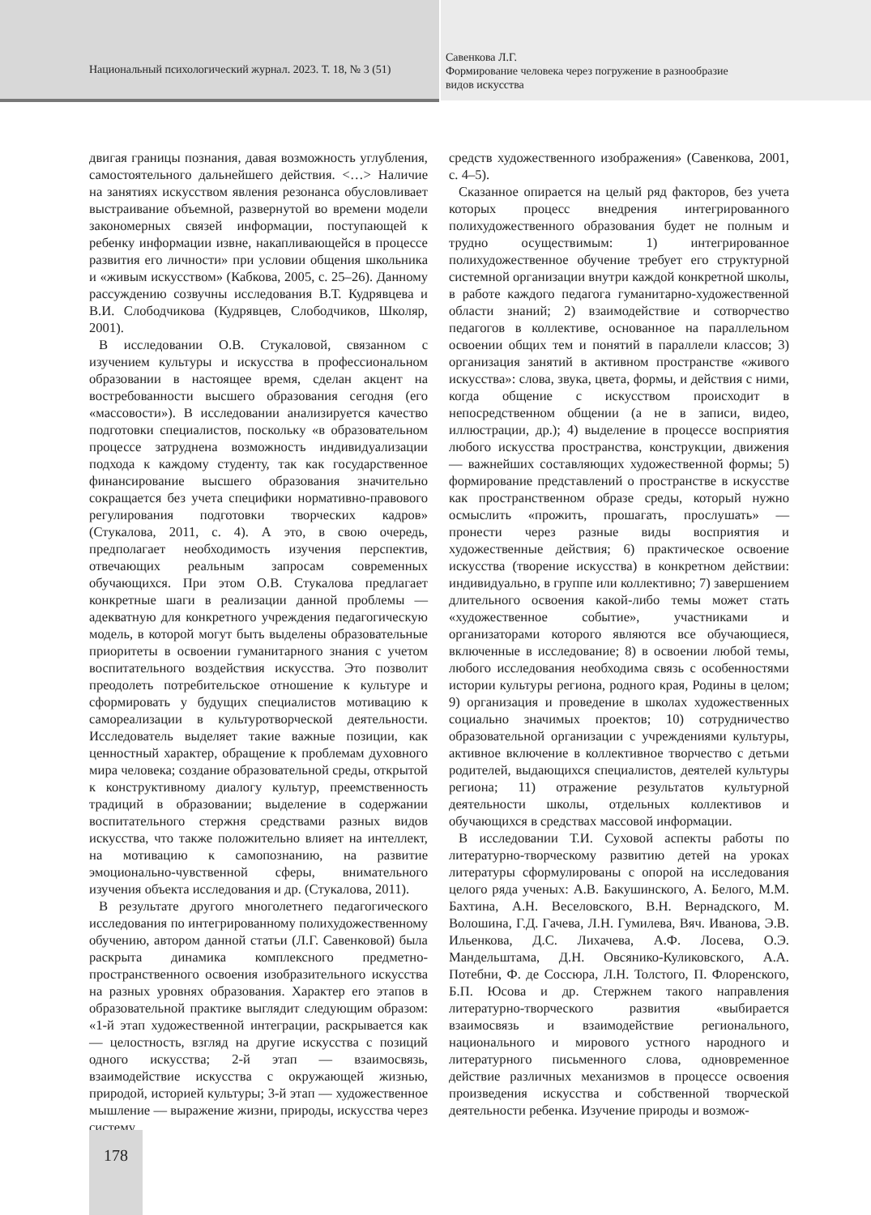Национальный психологический журнал. 2023. Т. 18, № 3 (51)
Савенкова Л.Г.
Формирование человека через погружение в разнообразие
видов искусства
двигая границы познания, давая возможность углубления, самостоятельного дальнейшего действия. <…> Наличие на занятиях искусством явления резонанса обусловливает выстраивание объемной, развернутой во времени модели закономерных связей информации, поступающей к ребенку информации извне, накапливающейся в процессе развития его личности» при условии общения школьника и «живым искусством» (Кабкова, 2005, с. 25–26). Данному рассуждению созвучны исследования В.Т. Кудрявцева и В.И. Слободчикова (Кудрявцев, Слободчиков, Школяр, 2001).
В исследовании О.В. Стукаловой, связанном с изучением культуры и искусства в профессиональном образовании в настоящее время, сделан акцент на востребованности высшего образования сегодня (его «массовости»). В исследовании анализируется качество подготовки специалистов, поскольку «в образовательном процессе затруднена возможность индивидуализации подхода к каждому студенту, так как государственное финансирование высшего образования значительно сокращается без учета специфики нормативно-правового регулирования подготовки творческих кадров» (Стукалова, 2011, с. 4). А это, в свою очередь, предполагает необходимость изучения перспектив, отвечающих реальным запросам современных обучающихся. При этом О.В. Стукалова предлагает конкретные шаги в реализации данной проблемы — адекватную для конкретного учреждения педагогическую модель, в которой могут быть выделены образовательные приоритеты в освоении гуманитарного знания с учетом воспитательного воздействия искусства. Это позволит преодолеть потребительское отношение к культуре и сформировать у будущих специалистов мотивацию к самореализации в культуротворческой деятельности. Исследователь выделяет такие важные позиции, как ценностный характер, обращение к проблемам духовного мира человека; создание образовательной среды, открытой к конструктивному диалогу культур, преемственность традиций в образовании; выделение в содержании воспитательного стержня средствами разных видов искусства, что также положительно влияет на интеллект, на мотивацию к самопознанию, на развитие эмоционально-чувственной сферы, внимательного изучения объекта исследования и др. (Стукалова, 2011).
В результате другого многолетнего педагогического исследования по интегрированному полихудожественному обучению, автором данной статьи (Л.Г. Савенковой) была раскрыта динамика комплексного предметно-пространственного освоения изобразительного искусства на разных уровнях образования. Характер его этапов в образовательной практике выглядит следующим образом: «1-й этап художественной интеграции, раскрывается как — целостность, взгляд на другие искусства с позиций одного искусства; 2-й этап — взаимосвязь, взаимодействие искусства с окружающей жизнью, природой, историей культуры; 3-й этап — художественное мышление — выражение жизни, природы, искусства через систему
средств художественного изображения» (Савенкова, 2001, с. 4–5).
Сказанное опирается на целый ряд факторов, без учета которых процесс внедрения интегрированного полихудожественного образования будет не полным и трудно осуществимым: 1) интегрированное полихудожественное обучение требует его структурной системной организации внутри каждой конкретной школы, в работе каждого педагога гуманитарно-художественной области знаний; 2) взаимодействие и сотворчество педагогов в коллективе, основанное на параллельном освоении общих тем и понятий в параллели классов; 3) организация занятий в активном пространстве «живого искусства»: слова, звука, цвета, формы, и действия с ними, когда общение с искусством происходит в непосредственном общении (а не в записи, видео, иллюстрации, др.); 4) выделение в процессе восприятия любого искусства пространства, конструкции, движения — важнейших составляющих художественной формы; 5) формирование представлений о пространстве в искусстве как пространственном образе среды, который нужно осмыслить «прожить, прошагать, прослушать» — пронести через разные виды восприятия и художественные действия; 6) практическое освоение искусства (творение искусства) в конкретном действии: индивидуально, в группе или коллективно; 7) завершением длительного освоения какой-либо темы может стать «художественное событие», участниками и организаторами которого являются все обучающиеся, включенные в исследование; 8) в освоении любой темы, любого исследования необходима связь с особенностями истории культуры региона, родного края, Родины в целом; 9) организация и проведение в школах художественных социально значимых проектов; 10) сотрудничество образовательной организации с учреждениями культуры, активное включение в коллективное творчество с детьми родителей, выдающихся специалистов, деятелей культуры региона; 11) отражение результатов культурной деятельности школы, отдельных коллективов и обучающихся в средствах массовой информации.
В исследовании Т.И. Суховой аспекты работы по литературно-творческому развитию детей на уроках литературы сформулированы с опорой на исследования целого ряда ученых: А.В. Бакушинского, А. Белого, М.М. Бахтина, А.Н. Веселовского, В.Н. Вернадского, М. Волошина, Г.Д. Гачева, Л.Н. Гумилева, Вяч. Иванова, Э.В. Ильенкова, Д.С. Лихачева, А.Ф. Лосева, О.Э. Мандельштама, Д.Н. Овсянико-Куликовского, А.А. Потебни, Ф. де Соссюра, Л.Н. Толстого, П. Флоренского, Б.П. Юсова и др. Стержнем такого направления литературно-творческого развития «выбирается взаимосвязь и взаимодействие регионального, национального и мирового устного народного и литературного письменного слова, одновременное действие различных механизмов в процессе освоения произведения искусства и собственной творческой деятельности ребенка. Изучение природы и возмож-
178